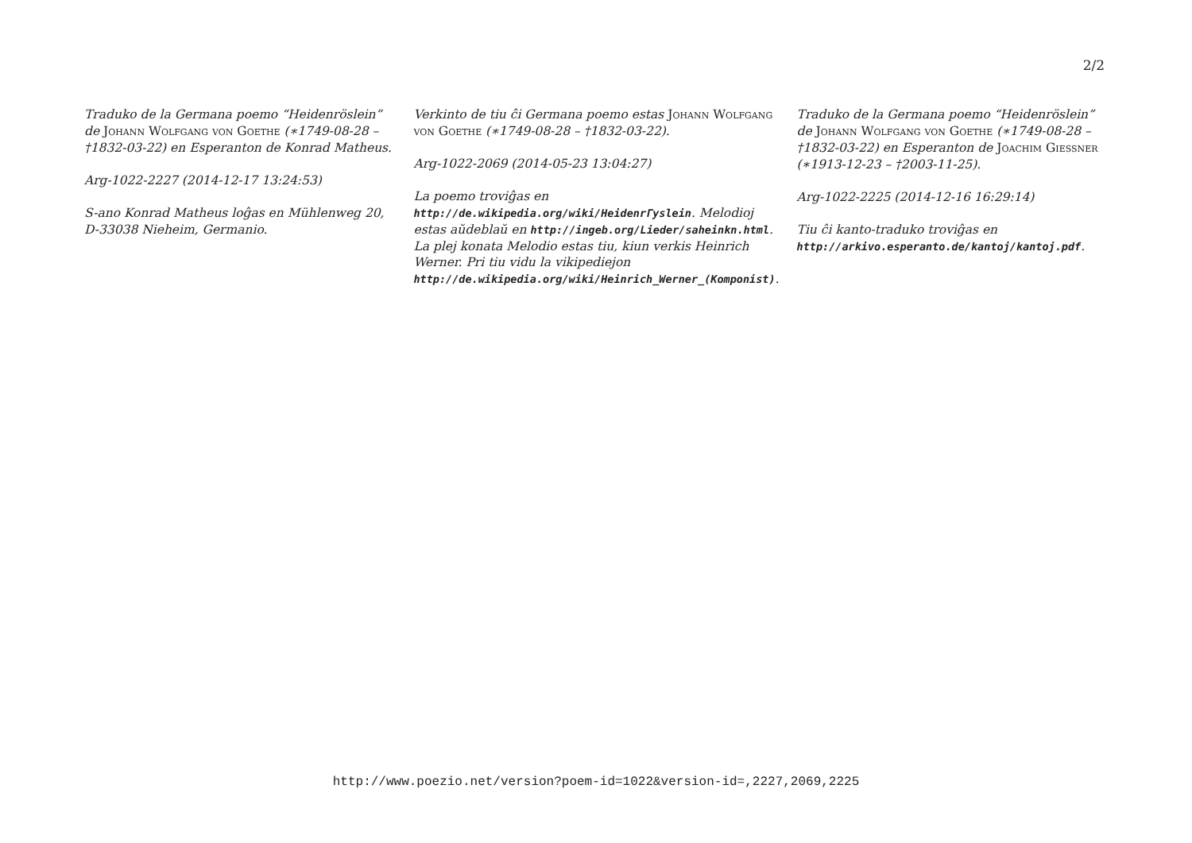2/2
Traduko de la Germana poemo “Heidenröslein” de Johann Wolfgang von Goethe (∗1749-08-28 – †1832-03-22) en Esperanton de Konrad Matheus.
Arg-1022-2227 (2014-12-17 13:24:53)
S-ano Konrad Matheus loĝas en Mühlenweg 20, D-33038 Nieheim, Germanio.
Verkinto de tiu ĉi Germana poemo estas Johann Wolfgang von Goethe (∗1749-08-28 – †1832-03-22).
Arg-1022-2069 (2014-05-23 13:04:27)
La poemo troviĝas en http://de.wikipedia.org/wiki/HeidenrГyslein. Melodioj estas aŭdeblaŭ en http://ingeb.org/Lieder/saheinkn.html. La plej konata Melodio estas tiu, kiun verkis Heinrich Werner. Pri tiu vidu la vikipediejon http://de.wikipedia.org/wiki/Heinrich_Werner_(Komponist).
Traduko de la Germana poemo “Heidenröslein” de Johann Wolfgang von Goethe (∗1749-08-28 – †1832-03-22) en Esperanton de Joachim Giessner (∗1913-12-23 – †2003-11-25).
Arg-1022-2225 (2014-12-16 16:29:14)
Tiu ĉi kanto-traduko troviĝas en http://arkivo.esperanto.de/kantoj/kantoj.pdf.
http://www.poezio.net/version?poem-id=1022&version-id=,2227,2069,2225